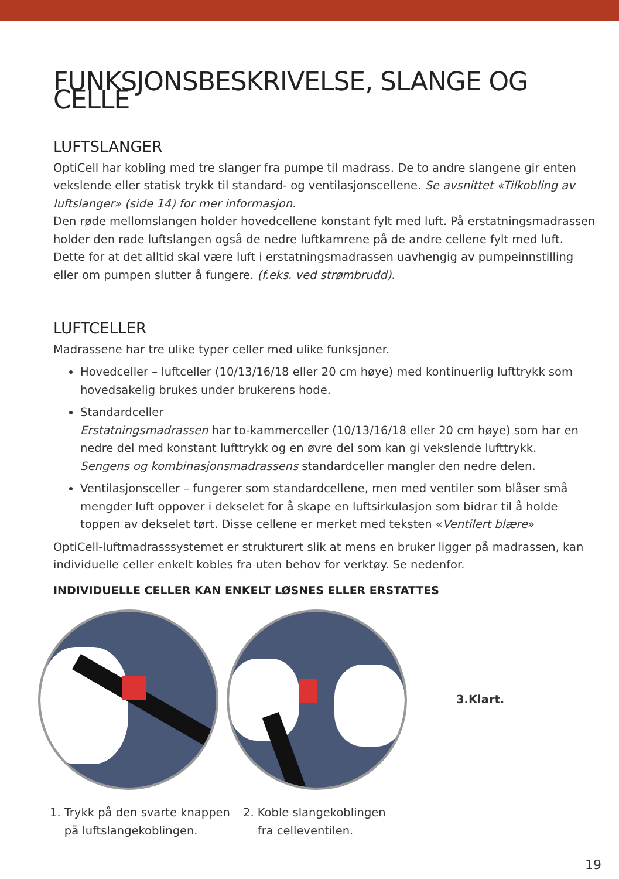FUNKSJONSBESKRIVELSE, SLANGE OG CELLE
LUFTSLANGER
OptiCell har kobling med tre slanger fra pumpe til madrass. De to andre slangene gir enten vekslende eller statisk trykk til standard- og ventilasjonscellene. Se avsnittet «Tilkobling av luftslanger» (side 14) for mer informasjon.
Den røde mellomslangen holder hovedcellene konstant fylt med luft. På erstatningsmadrassen holder den røde luftslangen også de nedre luftkamrene på de andre cellene fylt med luft. Dette for at det alltid skal være luft i erstatningsmadrassen uavhengig av pumpeinnstilling eller om pumpen slutter å fungere. (f.eks. ved strømbrudd).
LUFTCELLER
Madrassene har tre ulike typer celler med ulike funksjoner.
Hovedceller – luftceller (10/13/16/18 eller 20 cm høye) med kontinuerlig lufttrykk som hovedsakelig brukes under brukerens hode.
Standardceller
Erstatningsmadrassen har to-kammerceller (10/13/16/18 eller 20 cm høye) som har en nedre del med konstant lufttrykk og en øvre del som kan gi vekslende lufttrykk.
Sengens og kombinasjonsmadrassens standardceller mangler den nedre delen.
Ventilasjonsceller – fungerer som standardcellene, men med ventiler som blåser små mengder luft oppover i dekselet for å skape en luftsirkulasjon som bidrar til å holde toppen av dekselet tørt. Disse cellene er merket med teksten «Ventilert blære»
OptiCell-luftmadrasssystemet er strukturert slik at mens en bruker ligger på madrassen, kan individuelle celler enkelt kobles fra uten behov for verktøy. Se nedenfor.
INDIVIDUELLE CELLER KAN ENKELT LØSNES ELLER ERSTATTES
3.Klart.
1. Trykk på den svarte knappen
på luftslangekoblingen.
2. Koble slangekoblingen
fra celleventilen.
19